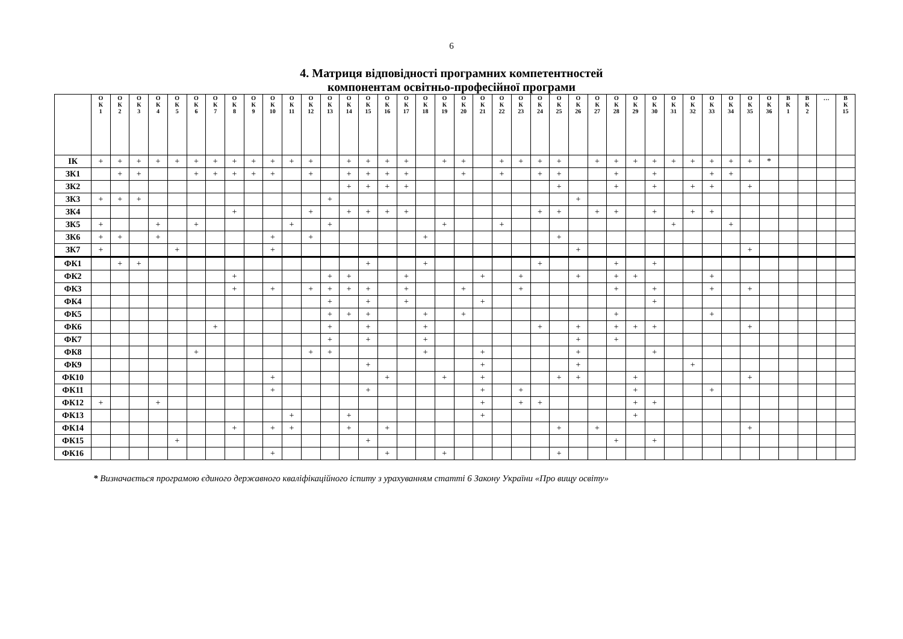6
4. Матриця відповідності програмних компетентностей
компонентам освітньо-професійної програми
| | О К 1 | О К 2 | О К 3 | О К 4 | О К 5 | О К 6 | О К 7 | О К 8 | О К 9 | О К 10 | О К 11 | О К 12 | О К 13 | О К 14 | О К 15 | О К 16 | О К 17 | О К 18 | О К 19 | О К 20 | О К 21 | О К 22 | О К 23 | О К 24 | О К 25 | О К 26 | О К 27 | О К 28 | О К 29 | О К 30 | О К 31 | О К 32 | О К 33 | О К 34 | О К 35 | О К 36 | В К 1 | В К 2 | … | В К 15 |
| --- | --- | --- | --- | --- | --- | --- | --- | --- | --- | --- | --- | --- | --- | --- | --- | --- | --- | --- | --- | --- | --- | --- | --- | --- | --- | --- | --- | --- | --- | --- | --- | --- | --- | --- | --- | --- | --- | --- | --- | --- |
| ІК | + | + | + | + | + | + | + | + | + | + | + | + | | + | + | + | + | | + | + | | + | + | + | + | | + | + | + | + | + | + | + | + | + | * | | | | |
| ЗК1 | | + | + | | | + | + | + | + | + | | + | | + | + | + | + | | | + | | + | | + | + | | | + | | + | | | + | + | | | | | | |
| ЗК2 | | | | | | | | | | | | | | + | + | + | + | | | | | | | | + | | | + | | + | | + | + | | + | | | | | |
| ЗК3 | + | + | + | | | | | | | | | | + | | | | | | | | | | | | | + | | | | | | | | | | | | | | |
| ЗК4 | | | | | | | | + | | | | + | | + | + | + | + | | | | | | | + | + | | + | + | | + | | + | + | | | | | | | |
| ЗК5 | + | | | + | | + | | | | | + | | + | | | | | | + | | | + | | | | | | | | | + | | | + | | | | | | |
| ЗК6 | + | + | | + | | | | | | + | | + | | | | | | + | | | | | | | + | | | | | | | | | | | | | | | |
| ЗК7 | + | | | | + | | | | | + | | | | | | | | | | | | | | | | + | | | | | | | | | + | | | | | |
| ФК1 | | + | + | | | | | | | | | | | | + | | | + | | | | | | + | | | | + | | + | | | | | | | | | | |
| ФК2 | | | | | | | | + | | | | | + | + | | | + | | | | + | | + | | | + | | + | + | | | | + | | | | | | | |
| ФК3 | | | | | | | | + | | + | | + | + | + | + | | + | | | + | | | + | | | | | + | | + | | | + | | + | | | | | |
| ФК4 | | | | | | | | | | | | | + | | + | | + | | | | + | | | | | | | | | + | | | | | | | | | | |
| ФК5 | | | | | | | | | | | | | + | + | + | | | + | | + | | | | | | | | + | | | | | + | | | | | | | |
| ФК6 | | | | | | | + | | | | | | + | | + | | | + | | | | | | + | | + | | + | + | + | | | | | + | | | | | |
| ФК7 | | | | | | | | | | | | | + | | + | | | + | | | | | | | | + | | + | | | | | | | | | | | | |
| ФК8 | | | | | | + | | | | | | + | + | | | | | + | | | + | | | | | + | | | | + | | | | | | | | | | |
| ФК9 | | | | | | | | | | | | | | | + | | | | | | + | | | | | + | | | | | | + | | | | | | | | |
| ФК10 | | | | | | | | | | + | | | | | | + | | | + | | + | | | | + | + | | | + | | | | | | + | | | | | |
| ФК11 | | | | | | | | | | + | | | | | + | | | | | | + | | + | | | | | | + | | | | + | | | | | | | |
| ФК12 | + | | | + | | | | | | | | | | | | | | | | | + | | + | + | | | | | + | + | | | | | | | | | | |
| ФК13 | | | | | | | | | | | + | | | + | | | | | | | + | | | | | | | | + | | | | | | | | | | | |
| ФК14 | | | | | | | | + | | + | + | | | + | | + | | | | | | | | | + | | + | | | | | | | | + | | | | | |
| ФК15 | | | | | + | | | | | | | | | | + | | | | | | | | | | | | | + | | + | | | | | | | | | | |
| ФК16 | | | | | | | | | | + | | | | | | + | | | + | | | | | | + | | | | | | | | | | | | | | | |
* Визначається програмою єдиного державного кваліфікаційного іспиту з урахуванням статті 6 Закону України «Про вищу освіту»